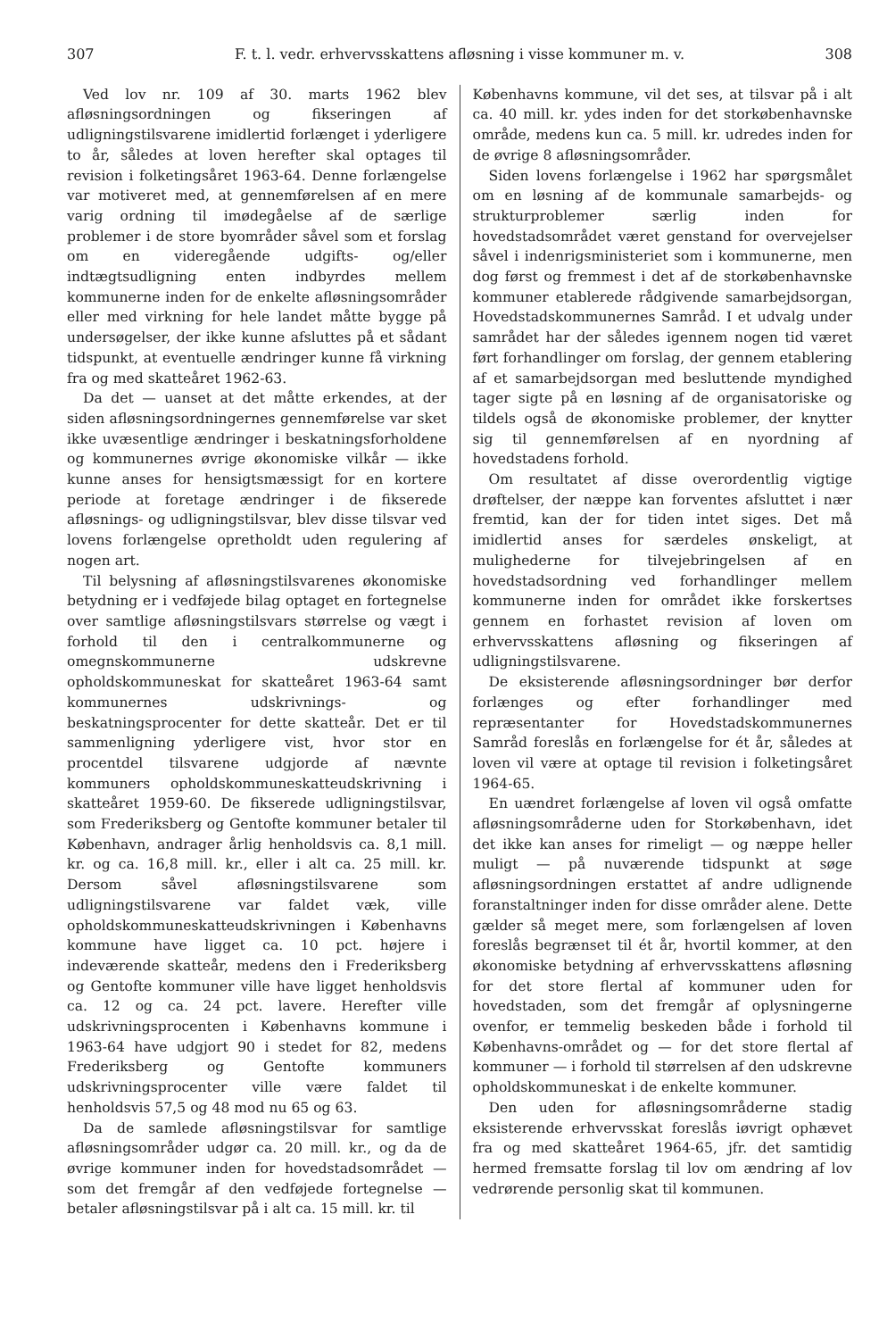307 F. t. l. vedr. erhvervsskattens afløsning i visse kommuner m. v. 308
Ved lov nr. 109 af 30. marts 1962 blev afløsningsordningen og fikseringen af udligningstilsvarene imidlertid forlænget i yderligere to år, således at loven herefter skal optages til revision i folketingsåret 1963-64. Denne forlængelse var motiveret med, at gennemførelsen af en mere varig ordning til imødegåelse af de særlige problemer i de store byområder såvel som et forslag om en videregående udgifts- og/eller indtægtsudligning enten indbyrdes mellem kommunerne inden for de enkelte afløsningsområder eller med virkning for hele landet måtte bygge på undersøgelser, der ikke kunne afsluttes på et sådant tidspunkt, at eventuelle ændringer kunne få virkning fra og med skatteåret 1962-63.
Da det — uanset at det måtte erkendes, at der siden afløsningsordningernes gennemførelse var sket ikke uvæsentlige ændringer i beskatningsforholdene og kommunernes øvrige økonomiske vilkår — ikke kunne anses for hensigtsmæssigt for en kortere periode at foretage ændringer i de fikserede afløsnings- og udligningstilsvar, blev disse tilsvar ved lovens forlængelse opretholdt uden regulering af nogen art.
Til belysning af afløsningstilsvarenes økonomiske betydning er i vedføjede bilag optaget en fortegnelse over samtlige afløsningstilsvars størrelse og vægt i forhold til den i centralkommunerne og omegnskommunerne udskrevne opholdskommuneskat for skatteåret 1963-64 samt kommunernes udskrivnings- og beskatningsprocenter for dette skatteår. Det er til sammenligning yderligere vist, hvor stor en procentdel tilsvarene udgjorde af nævnte kommuners opholdskommuneskatteudskrivning i skatteåret 1959-60. De fikserede udligningstilsvar, som Frederiksberg og Gentofte kommuner betaler til København, andrager årlig henholdsvis ca. 8,1 mill. kr. og ca. 16,8 mill. kr., eller i alt ca. 25 mill. kr. Dersom såvel afløsningstilsvarene som udligningstilsvarene var faldet væk, ville opholdskommuneskatteudskrivningen i Københavns kommune have ligget ca. 10 pct. højere i indeværende skatteår, medens den i Frederiksberg og Gentofte kommuner ville have ligget henholdsvis ca. 12 og ca. 24 pct. lavere. Herefter ville udskrivningsprocenten i Københavns kommune i 1963-64 have udgjort 90 i stedet for 82, medens Frederiksberg og Gentofte kommuners udskrivningsprocenter ville være faldet til henholdsvis 57,5 og 48 mod nu 65 og 63.
Da de samlede afløsningstilsvar for samtlige afløsningsområder udgør ca. 20 mill. kr., og da de øvrige kommuner inden for hovedstadsområdet — som det fremgår af den vedføjede fortegnelse — betaler afløsningstilsvar på i alt ca. 15 mill. kr. til
Københavns kommune, vil det ses, at tilsvar på i alt ca. 40 mill. kr. ydes inden for det storkøbenhavnske område, medens kun ca. 5 mill. kr. udredes inden for de øvrige 8 afløsningsområder.
Siden lovens forlængelse i 1962 har spørgsmålet om en løsning af de kommunale samarbejds- og strukturproblemer særlig inden for hovedstadsområdet været genstand for overvejelser såvel i indenrigsministeriet som i kommunerne, men dog først og fremmest i det af de storkøbenhavnske kommuner etablerede rådgivende samarbejdsorgan, Hovedstadskommunernes Samråd. I et udvalg under samrådet har der således igennem nogen tid været ført forhandlinger om forslag, der gennem etablering af et samarbejdsorgan med besluttende myndighed tager sigte på en løsning af de organisatoriske og tildels også de økonomiske problemer, der knytter sig til gennemførelsen af en nyordning af hovedstadens forhold.
Om resultatet af disse overordentlig vigtige drøftelser, der næppe kan forventes afsluttet i nær fremtid, kan der for tiden intet siges. Det må imidlertid anses for særdeles ønskeligt, at mulighederne for tilvejebringelsen af en hovedstadsordning ved forhandlinger mellem kommunerne inden for området ikke forskertses gennem en forhastet revision af loven om erhvervsskattens afløsning og fikseringen af udligningstilsvarene.
De eksisterende afløsningsordninger bør derfor forlænges og efter forhandlinger med repræsentanter for Hovedstadskommunernes Samråd foreslås en forlængelse for ét år, således at loven vil være at optage til revision i folketingsåret 1964-65.
En uændret forlængelse af loven vil også omfatte afløsningsområderne uden for Storkøbenhavn, idet det ikke kan anses for rimeligt — og næppe heller muligt — på nuværende tidspunkt at søge afløsningsordningen erstattet af andre udlignende foranstaltninger inden for disse områder alene. Dette gælder så meget mere, som forlængelsen af loven foreslås begrænset til ét år, hvortil kommer, at den økonomiske betydning af erhvervsskattens afløsning for det store flertal af kommuner uden for hovedstaden, som det fremgår af oplysningerne ovenfor, er temmelig beskeden både i forhold til Københavns-området og — for det store flertal af kommuner — i forhold til størrelsen af den udskrevne opholdskommuneskat i de enkelte kommuner.
Den uden for afløsningsområderne stadig eksisterende erhvervsskat foreslås iøvrigt ophævet fra og med skatteåret 1964-65, jfr. det samtidig hermed fremsatte forslag til lov om ændring af lov vedrørende personlig skat til kommunen.